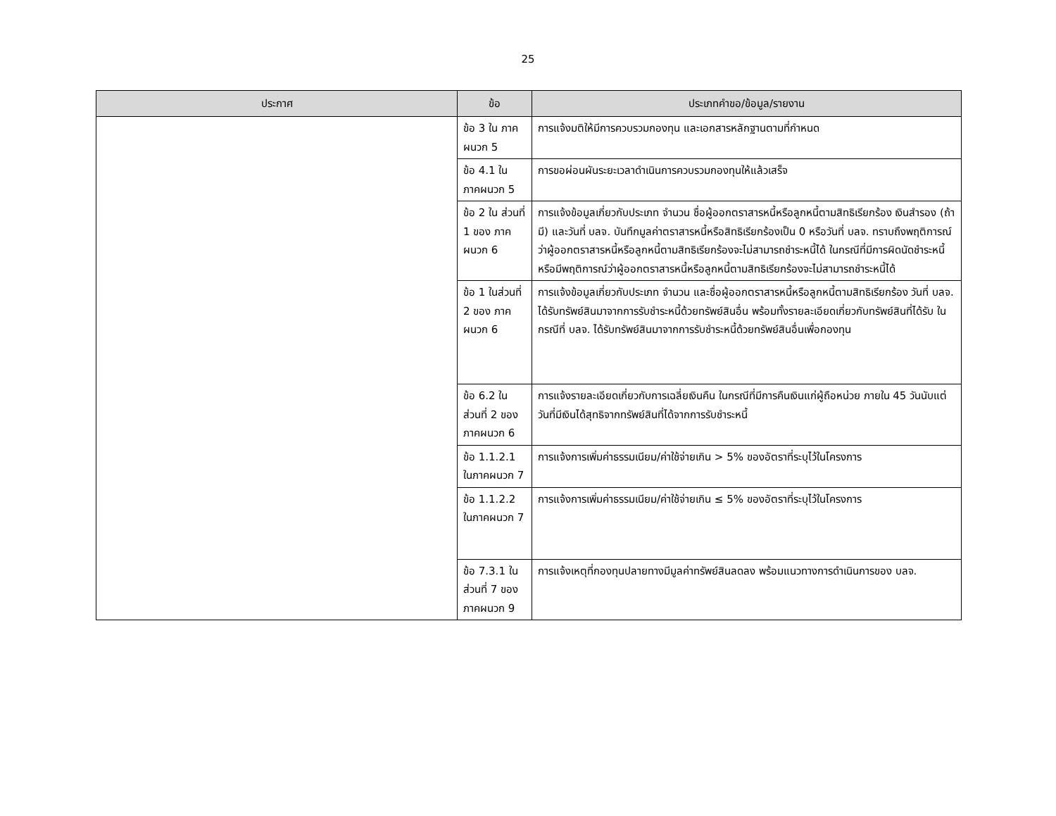25
| ประกาศ | ข้อ | ประเภทคำขอ/ข้อมูล/รายงาน |
| --- | --- | --- |
| | ข้อ 3 ใน ภาคผนวก 5 | การแจ้งมติให้มีการควบรวมกองทุน และเอกสารหลักฐานตามที่กำหนด |
| | ข้อ 4.1 ใน ภาคผนวก 5 | การขอผ่อนผันระยะเวลาดำเนินการควบรวมกองทุนให้แล้วเสร็จ |
| | ข้อ 2 ใน ส่วนที่ 1 ของ ภาคผนวก 6 | การแจ้งข้อมูลเกี่ยวกับประเภท จำนวน ชื่อผู้ออกตราสารหนี้หรือลูกหนี้ตามสิทธิเรียกร้อง เงินสำรอง (ถ้ามี) และวันที่ บลจ. บันทึกมูลค่าตราสารหนี้หรือสิทธิเรียกร้องเป็น 0 หรือวันที่ บลจ. ทราบถึงพฤติการณ์ว่าผู้ออกตราสารหนี้หรือลูกหนี้ตามสิทธิเรียกร้องจะไม่สามารถชำระหนี้ได้ ในกรณีที่มีการผิดนัดชำระหนี้หรือมีพฤติการณ์ว่าผู้ออกตราสารหนี้หรือลูกหนี้ตามสิทธิเรียกร้องจะไม่สามารถชำระหนี้ได้ |
| | ข้อ 1 ในส่วนที่ 2 ของ ภาคผนวก 6 | การแจ้งข้อมูลเกี่ยวกับประเภท จำนวน และชื่อผู้ออกตราสารหนี้หรือลูกหนี้ตามสิทธิเรียกร้อง วันที่ บลจ. ได้รับทรัพย์สินมาจากการรับชำระหนี้ด้วยทรัพย์สินอื่น พร้อมทั้งรายละเอียดเกี่ยวกับทรัพย์สินที่ได้รับ ในกรณีที่ บลจ. ได้รับทรัพย์สินมาจากการรับชำระหนี้ด้วยทรัพย์สินอื่นเพื่อกองทุน |
| | ข้อ 6.2 ใน ส่วนที่ 2 ของ ภาคผนวก 6 | การแจ้งรายละเอียดเกี่ยวกับการเฉลี่ยเงินคืน ในกรณีที่มีการคืนเงินแก่ผู้ถือหน่วย ภายใน 45 วันนับแต่วันที่มีเงินได้สุทธิจากทรัพย์สินที่ได้จากการรับชำระหนี้ |
| | ข้อ 1.1.2.1 ในภาคผนวก 7 | การแจ้งการเพิ่มค่าธรรมเนียม/ค่าใช้จ่ายเกิน > 5% ของอัตราที่ระบุไว้ในโครงการ |
| | ข้อ 1.1.2.2 ในภาคผนวก 7 | การแจ้งการเพิ่มค่าธรรมเนียม/ค่าใช้จ่ายเกิน ≤ 5% ของอัตราที่ระบุไว้ในโครงการ |
| | ข้อ 7.3.1 ใน ส่วนที่ 7 ของ ภาคผนวก 9 | การแจ้งเหตุที่กองทุนปลายทางมีมูลค่าทรัพย์สินลดลง พร้อมแนวทางการดำเนินการของ บลจ. |